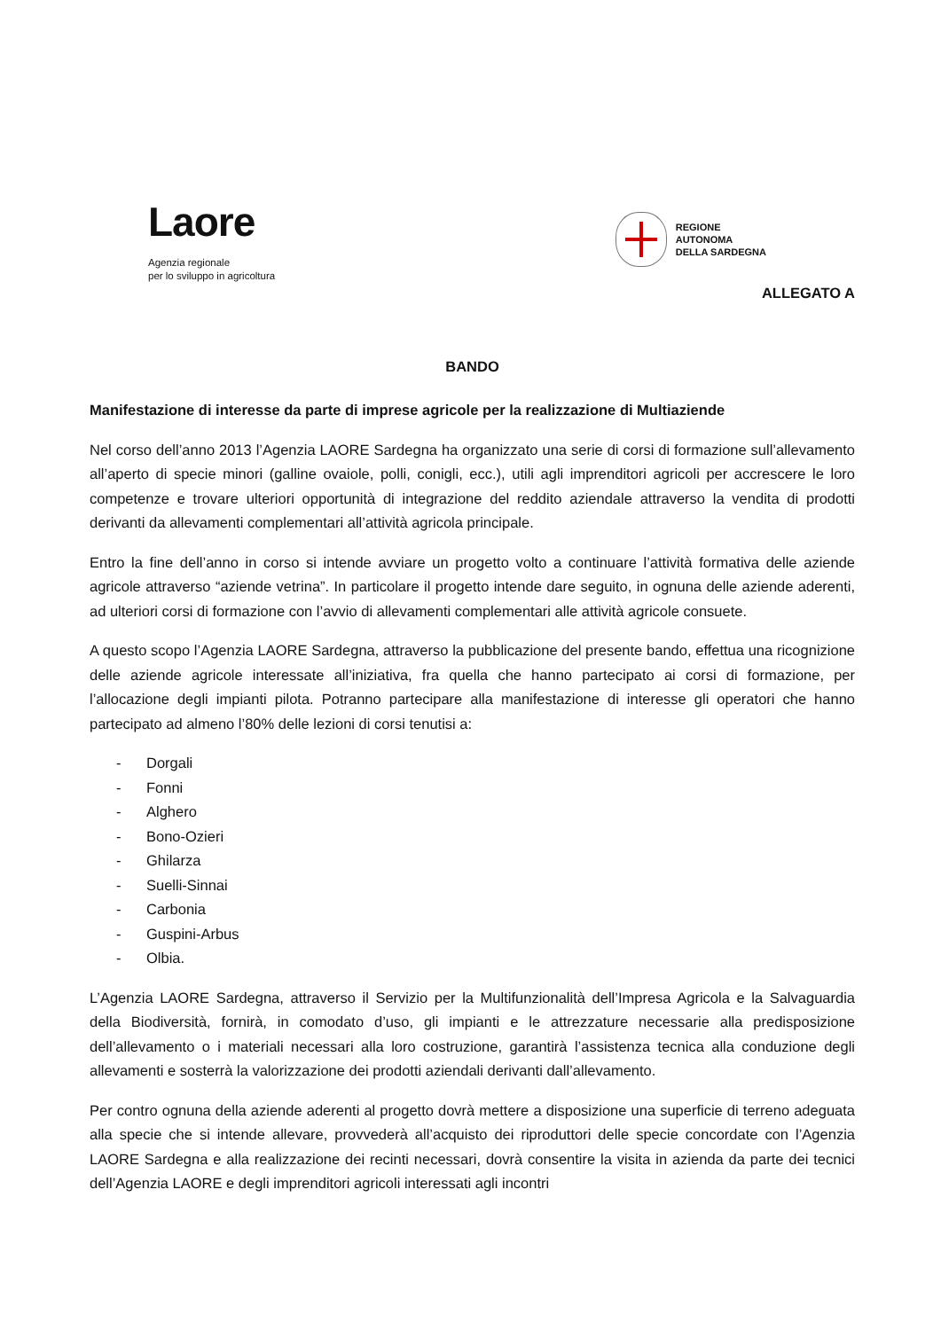Laore
Agenzia regionale
per lo sviluppo in agricoltura
REGIONE
AUTONOMA
DELLA SARDEGNA
ALLEGATO A
BANDO
Manifestazione di interesse da parte di imprese agricole per la realizzazione di Multiaziende
Nel corso dell’anno 2013 l’Agenzia LAORE Sardegna ha organizzato una serie di corsi di formazione sull’allevamento all’aperto di specie minori (galline ovaiole, polli, conigli, ecc.), utili agli imprenditori agricoli per accrescere le loro competenze e trovare ulteriori opportunità di integrazione del reddito aziendale attraverso la vendita di prodotti derivanti da allevamenti complementari all’attività agricola principale.
Entro la fine dell’anno in corso si intende avviare un progetto volto a continuare l’attività formativa delle aziende agricole attraverso “aziende vetrina”. In particolare il progetto intende dare seguito, in ognuna delle aziende aderenti, ad ulteriori corsi di formazione con l’avvio di allevamenti complementari alle attività agricole consuete.
A questo scopo l’Agenzia LAORE Sardegna, attraverso la pubblicazione del presente bando, effettua una ricognizione delle aziende agricole interessate all’iniziativa, fra quella che hanno partecipato ai corsi di formazione, per l’allocazione degli impianti pilota. Potranno partecipare alla manifestazione di interesse gli operatori che hanno partecipato ad almeno l’80% delle lezioni di corsi tenutisi a:
- Dorgali
- Fonni
- Alghero
- Bono-Ozieri
- Ghilarza
- Suelli-Sinnai
- Carbonia
- Guspini-Arbus
- Olbia.
L’Agenzia LAORE Sardegna, attraverso il Servizio per la Multifunzionalità dell’Impresa Agricola e la Salvaguardia della Biodiversità, fornirà, in comodato d’uso, gli impianti e le attrezzature necessarie alla predisposizione dell’allevamento o i materiali necessari alla loro costruzione, garantirà l’assistenza tecnica alla conduzione degli allevamenti e sosterrà la valorizzazione dei prodotti aziendali derivanti dall’allevamento.
Per contro ognuna della aziende aderenti al progetto dovrà mettere a disposizione una superficie di terreno adeguata alla specie che si intende allevare, provvederà all’acquisto dei riproduttori delle specie concordate con l’Agenzia LAORE Sardegna e alla realizzazione dei recinti necessari, dovrà consentire la visita in azienda da parte dei tecnici dell’Agenzia LAORE e degli imprenditori agricoli interessati agli incontri